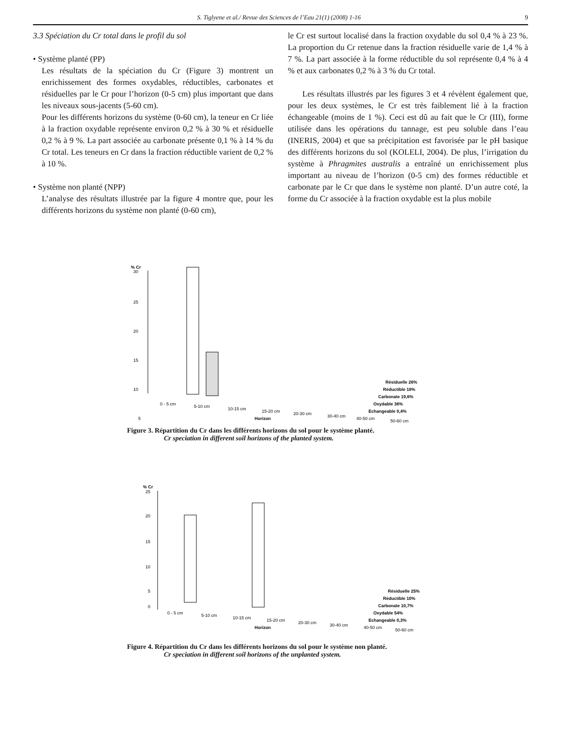S. Tiglyene et al./ Revue des Sciences de l’Eau 21(1) (2008) 1-16 9
3.3 Spéciation du Cr total dans le profil du sol
• Système planté (PP)
Les résultats de la spéciation du Cr (Figure 3) montrent un enrichissement des formes oxydables, réductibles, carbonates et résiduelles par le Cr pour l’horizon (0-5 cm) plus important que dans les niveaux sous-jacents (5-60 cm).
Pour les différents horizons du système (0-60 cm), la teneur en Cr liée à la fraction oxydable représente environ 0,2 % à 30 % et résiduelle 0,2 % à 9 %. La part associée au carbonate présente 0,1 % à 14 % du Cr total. Les teneurs en Cr dans la fraction réductible varient de 0,2 % à 10 %.
• Système non planté (NPP)
L’analyse des résultats illustrée par la figure 4 montre que, pour les différents horizons du système non planté (0-60 cm),
le Cr est surtout localisé dans la fraction oxydable du sol 0,4 % à 23 %. La proportion du Cr retenue dans la fraction résiduelle varie de 1,4 % à 7 %. La part associée à la forme réductible du sol représente 0,4 % à 4 % et aux carbonates 0,2 % à 3 % du Cr total.
Les résultats illustrés par les figures 3 et 4 révèlent également que, pour les deux systèmes, le Cr est très faiblement lié à la fraction échangeable (moins de 1 %). Ceci est dû au fait que le Cr (III), forme utilisée dans les opérations du tannage, est peu soluble dans l’eau (INERIS, 2004) et que sa précipitation est favorisée par le pH basique des différents horizons du sol (KOLELI, 2004). De plus, l’irrigation du système à Phragmites australis a entraîné un enrichissement plus important au niveau de l’horizon (0-5 cm) des formes réductible et carbonate par le Cr que dans le système non planté. D’un autre coté, la forme du Cr associée à la fraction oxydable est la plus mobile
% Cr
30
25
20
15
10
5
Résiduelle 26%
Réductible 18%
Carbonate 19,6%
Oxydable 36%
Echangeable 0,4%
0 - 5 cm
5-10 cm
10-15 cm
15-20 cm
20-30 cm
30-40 cm
40-50 cm
50-60 cm
Horizon
Figure 3. Répartition du Cr dans les différents horizons du sol pour le système planté.
Cr speciation in different soil horizons of the planted system.
% Cr
25
20
15
10
5
0
Résiduelle 25%
Réductible 10%
Carbonate 10,7%
Oxydable 54%
Echangeable 0,3%
0 - 5 cm
5-10 cm
10-15 cm
15-20 cm
20-30 cm
30-40 cm
40-50 cm
50-60 cm
Horizon
Figure 4. Répartition du Cr dans les différents horizons du sol pour le système non planté.
Cr speciation in different soil horizons of the unplanted system.